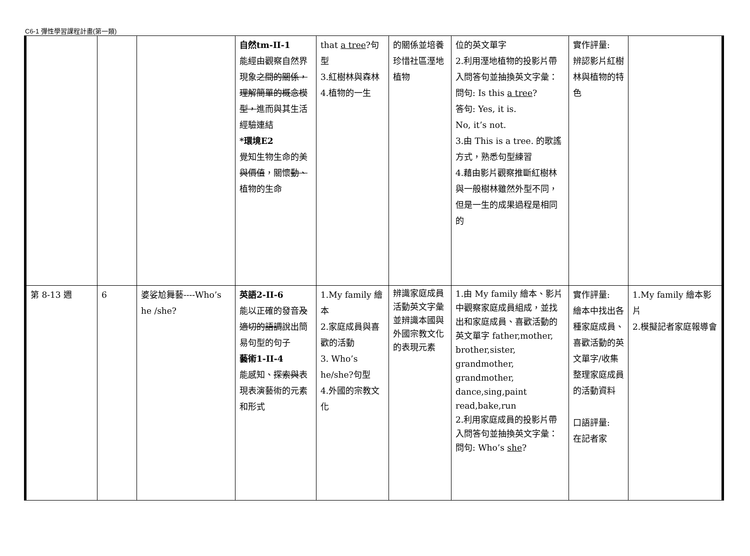C6-1 彈性學習課程計畫(第一類)
| | | | 自然tm-II-1 能經由觀察自然界現象 之間的關係，理解簡單的概念模型， 進而與其生活經驗連結 *環境E2 覺知生物生命的美 與價值 ，關懷 動、 植物的生命 | that a tree ?句型 3.紅樹林與森林 4.植物的一生 | 的關係並培養珍惜社區溼地植物 | 位的英文單字 2.利用溼地植物的投影片帶入問答句並抽換英文字彙： 問句: Is this a tree ? 答句: Yes, it is. No, it’s not. 3.由 This is a tree. 的歌謠方式，熟悉句型練習 4.藉由影片觀察推斷紅樹林與一般樹林雖然外型不同，但是一生的成果過程是相同的 | 實作評量: 辨認影片紅樹林與植物的特色 | |
| 第 8-13 週 | 6 | 婆娑尬舞藝----Who’s he /she? | 英語2-II-6 能以正確的發音 及適切的語調 說出簡易句型的句子 藝術1-II-4 能感知、 探索與 表現表演藝術的元素和形式 | 1.My family 繪本 2.家庭成員與喜歡的活動 3. Who’s he/she?句型 4.外國的宗教文化 | 辨識家庭成員活動英文字彙並辨識本國與外國宗教文化的表現元素 | 1.由 My family 繪本、影片中觀察家庭成員組成，並找出和家庭成員、喜歡活動的英文單字 father,mother, brother,sister, grandmother, grandmother, dance,sing,paint read,bake,run 2.利用家庭成員的投影片帶入問答句並抽換英文字彙： 問句: Who’s she ? | 實作評量: 繪本中找出各種家庭成員、喜歡活動的英文單字/收集整理家庭成員的活動資料 口語評量: 在記者家 | 1.My family 繪本影片 2.模擬記者家庭報導會 |